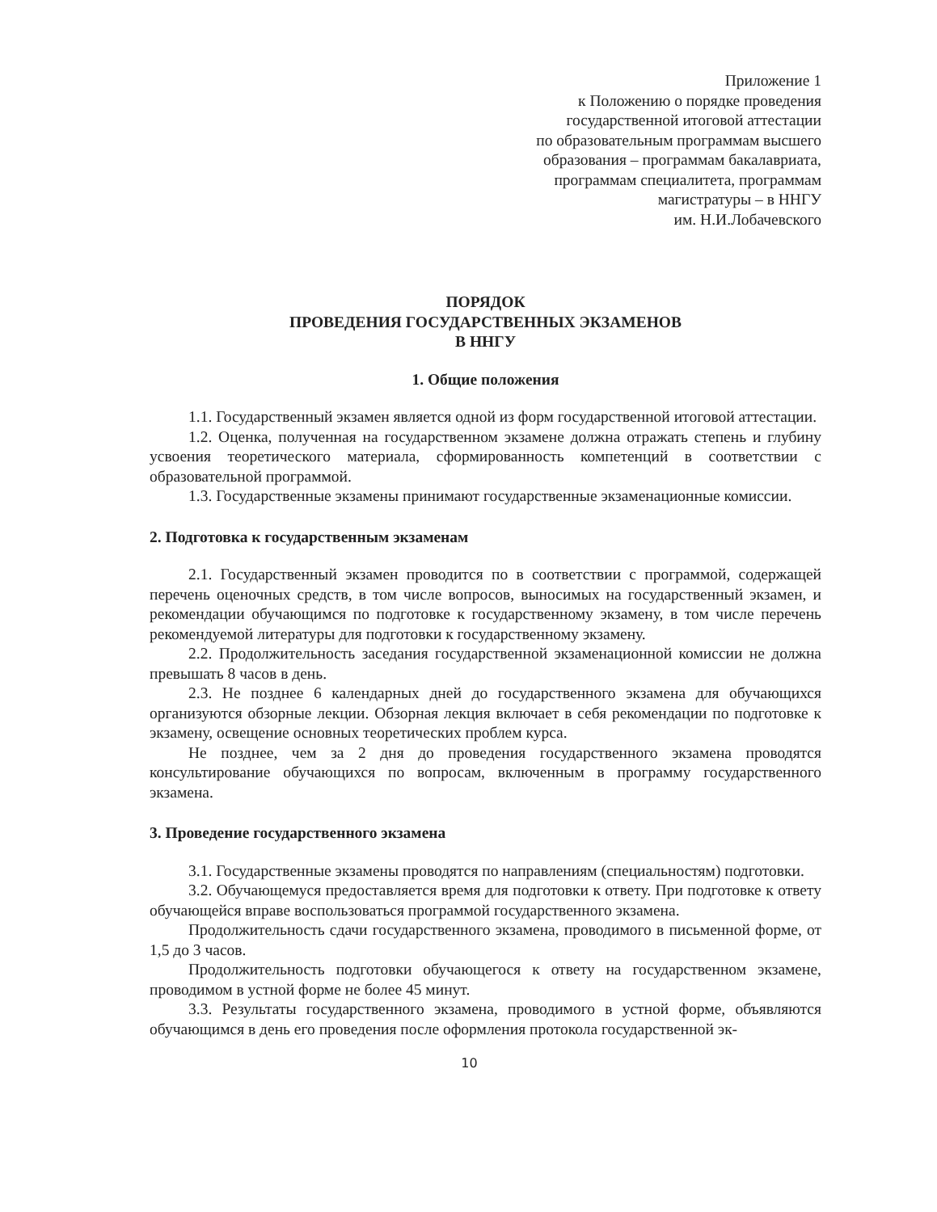Приложение 1
к Положению о порядке проведения
государственной итоговой аттестации
по образовательным программам высшего
образования – программам бакалавриата,
программам специалитета, программам
магистратуры – в ННГУ
им. Н.И.Лобачевского
ПОРЯДОК
ПРОВЕДЕНИЯ ГОСУДАРСТВЕННЫХ ЭКЗАМЕНОВ
В ННГУ
1. Общие положения
1.1. Государственный экзамен является одной из форм государственной итоговой аттестации.
1.2. Оценка, полученная на государственном экзамене должна отражать степень и глубину усвоения теоретического материала, сформированность компетенций в соответствии с образовательной программой.
1.3. Государственные экзамены принимают государственные экзаменационные комиссии.
2. Подготовка к государственным экзаменам
2.1. Государственный экзамен проводится по в соответствии с программой, содержащей перечень оценочных средств, в том числе вопросов, выносимых на государственный экзамен, и рекомендации обучающимся по подготовке к государственному экзамену, в том числе перечень рекомендуемой литературы для подготовки к государственному экзамену.
2.2. Продолжительность заседания государственной экзаменационной комиссии не должна превышать 8 часов в день.
2.3. Не позднее 6 календарных дней до государственного экзамена для обучающихся организуются обзорные лекции. Обзорная лекция включает в себя рекомендации по подготовке к экзамену, освещение основных теоретических проблем курса.
Не позднее, чем за 2 дня до проведения государственного экзамена проводятся консультирование обучающихся по вопросам, включенным в программу государственного экзамена.
3. Проведение государственного экзамена
3.1. Государственные экзамены проводятся по направлениям (специальностям) подготовки.
3.2. Обучающемуся предоставляется время для подготовки к ответу. При подготовке к ответу обучающейся вправе воспользоваться программой государственного экзамена.
Продолжительность сдачи государственного экзамена, проводимого в письменной форме, от 1,5 до 3 часов.
Продолжительность подготовки обучающегося к ответу на государственном экзамене, проводимом в устной форме не более 45 минут.
3.3. Результаты государственного экзамена, проводимого в устной форме, объявляются обучающимся в день его проведения после оформления протокола государственной эк-
10